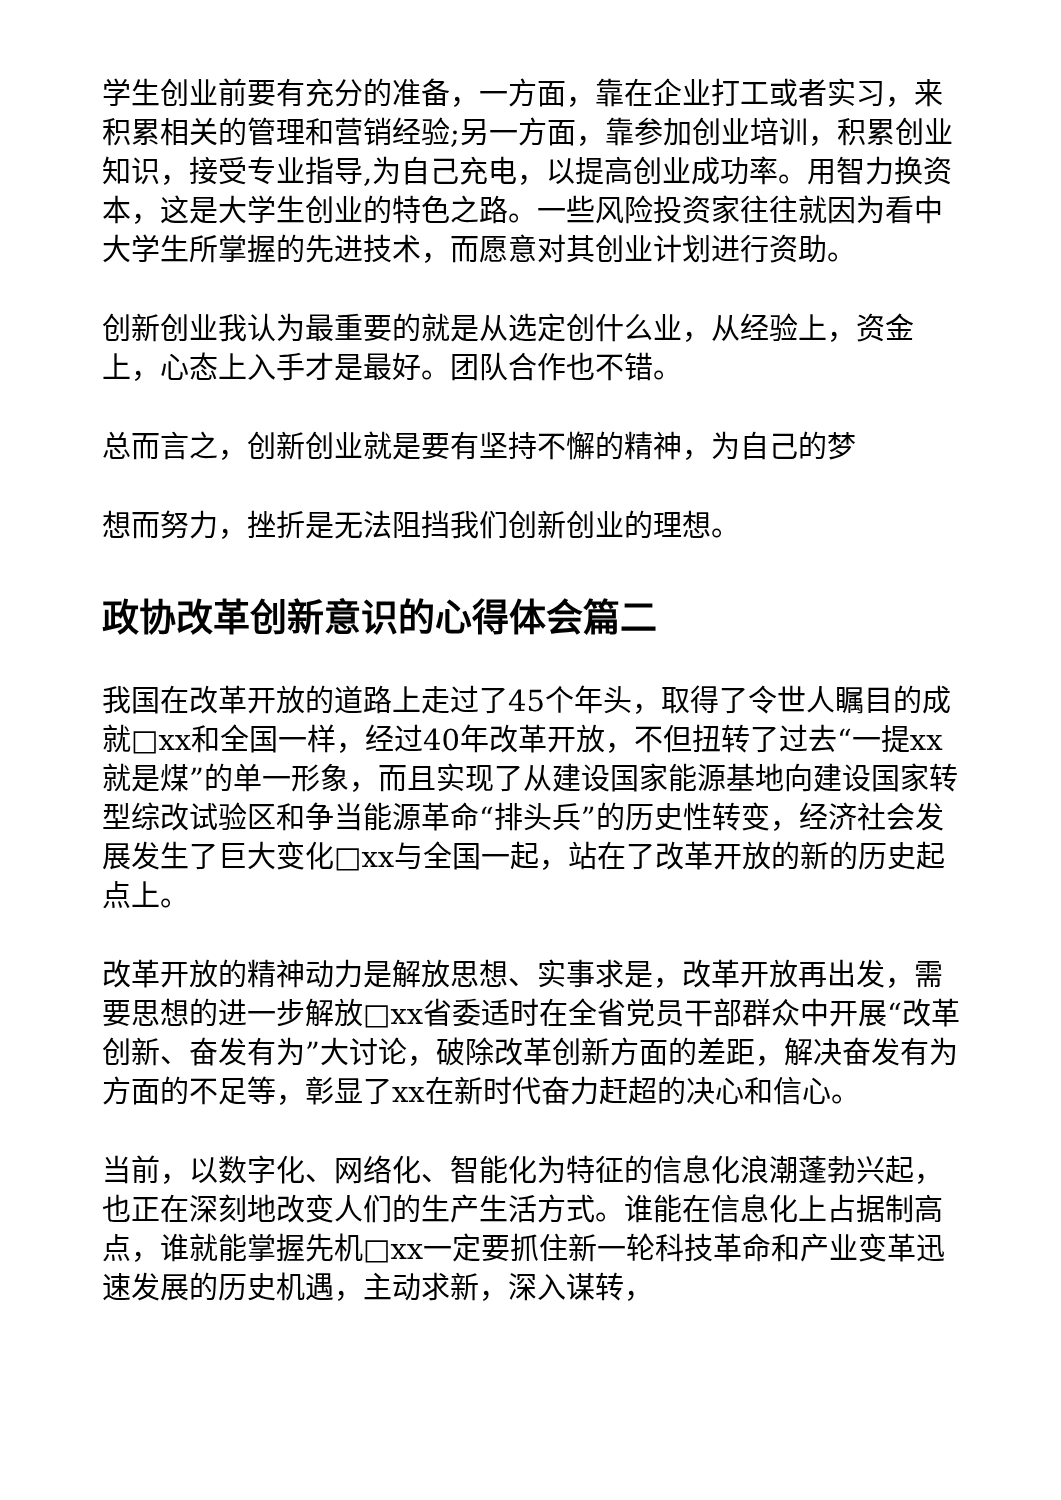学生创业前要有充分的准备，一方面，靠在企业打工或者实习，来积累相关的管理和营销经验;另一方面，靠参加创业培训，积累创业知识，接受专业指导,为自己充电，以提高创业成功率。用智力换资本，这是大学生创业的特色之路。一些风险投资家往往就因为看中大学生所掌握的先进技术，而愿意对其创业计划进行资助。
创新创业我认为最重要的就是从选定创什么业，从经验上，资金上，心态上入手才是最好。团队合作也不错。
总而言之，创新创业就是要有坚持不懈的精神，为自己的梦
想而努力，挫折是无法阻挡我们创新创业的理想。
政协改革创新意识的心得体会篇二
我国在改革开放的道路上走过了45个年头，取得了令世人瞩目的成就□xx和全国一样，经过40年改革开放，不但扭转了过去“一提xx就是煤”的单一形象，而且实现了从建设国家能源基地向建设国家转型综改试验区和争当能源革命“排头兵”的历史性转变，经济社会发展发生了巨大变化□xx与全国一起，站在了改革开放的新的历史起点上。
改革开放的精神动力是解放思想、实事求是，改革开放再出发，需要思想的进一步解放□xx省委适时在全省党员干部群众中开展“改革创新、奋发有为”大讨论，破除改革创新方面的差距，解决奋发有为方面的不足等，彰显了xx在新时代奋力赶超的决心和信心。
当前，以数字化、网络化、智能化为特征的信息化浪潮蓬勃兴起，也正在深刻地改变人们的生产生活方式。谁能在信息化上占据制高点，谁就能掌握先机□xx一定要抓住新一轮科技革命和产业变革迅速发展的历史机遇，主动求新，深入谋转，